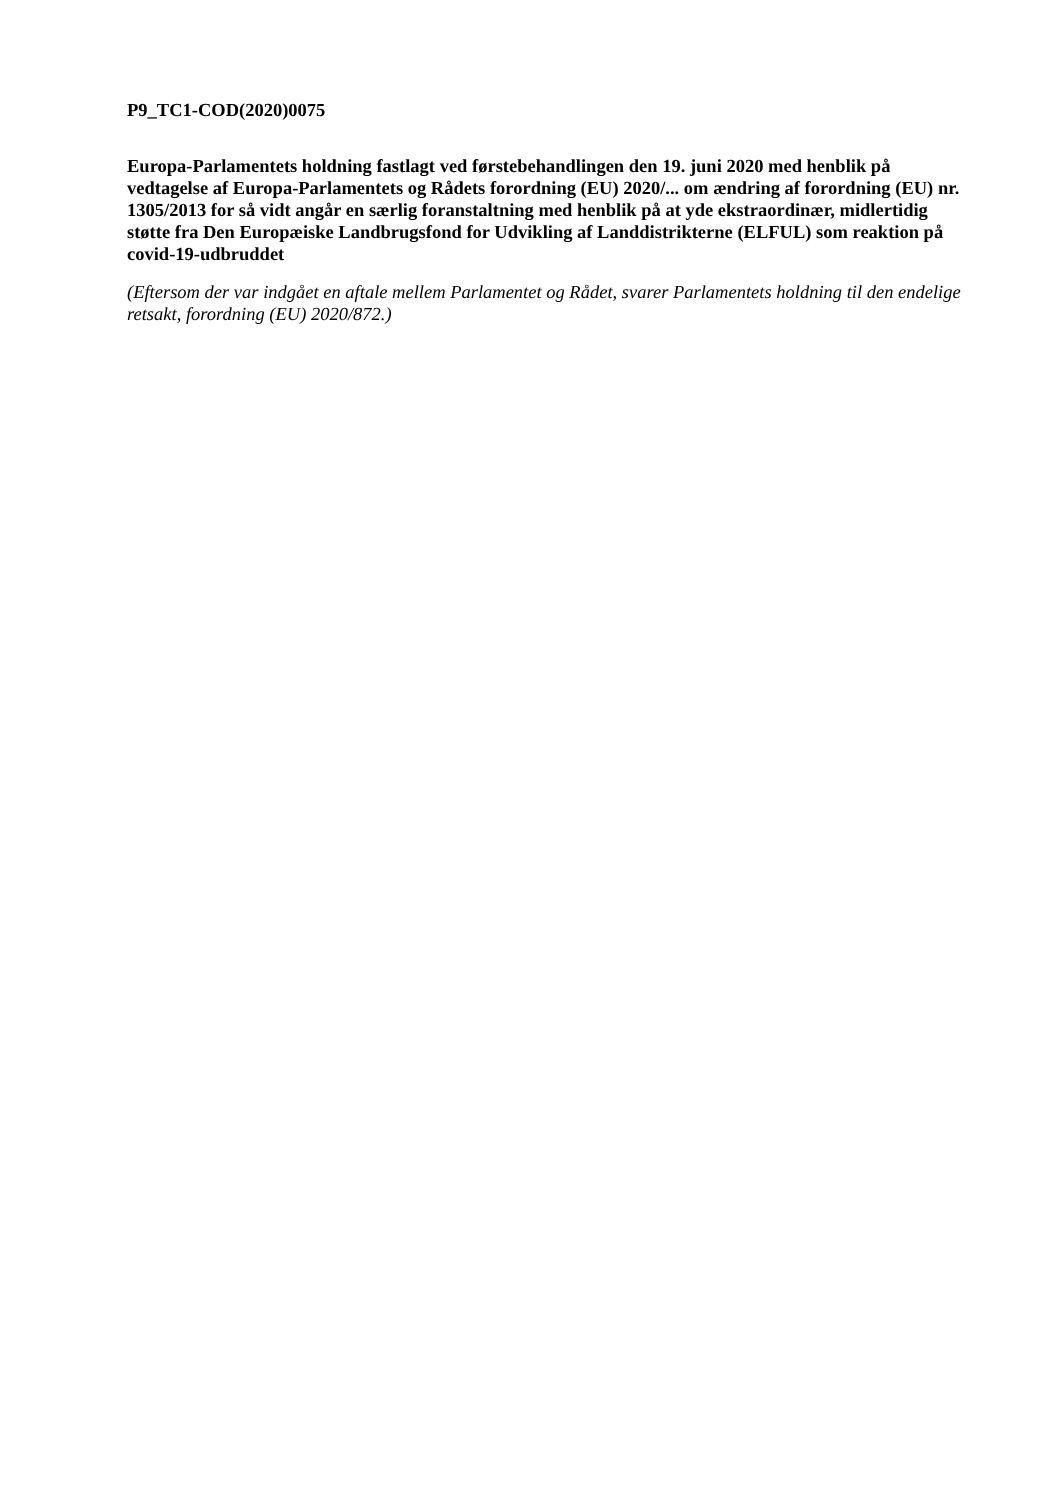P9_TC1-COD(2020)0075
Europa-Parlamentets holdning fastlagt ved førstebehandlingen den 19. juni 2020 med henblik på vedtagelse af Europa-Parlamentets og Rådets forordning (EU) 2020/... om ændring af forordning (EU) nr. 1305/2013 for så vidt angår en særlig foranstaltning med henblik på at yde ekstraordinær, midlertidig støtte fra Den Europæiske Landbrugsfond for Udvikling af Landdistrikterne (ELFUL) som reaktion på covid-19-udbruddet
(Eftersom der var indgået en aftale mellem Parlamentet og Rådet, svarer Parlamentets holdning til den endelige retsakt, forordning (EU) 2020/872.)